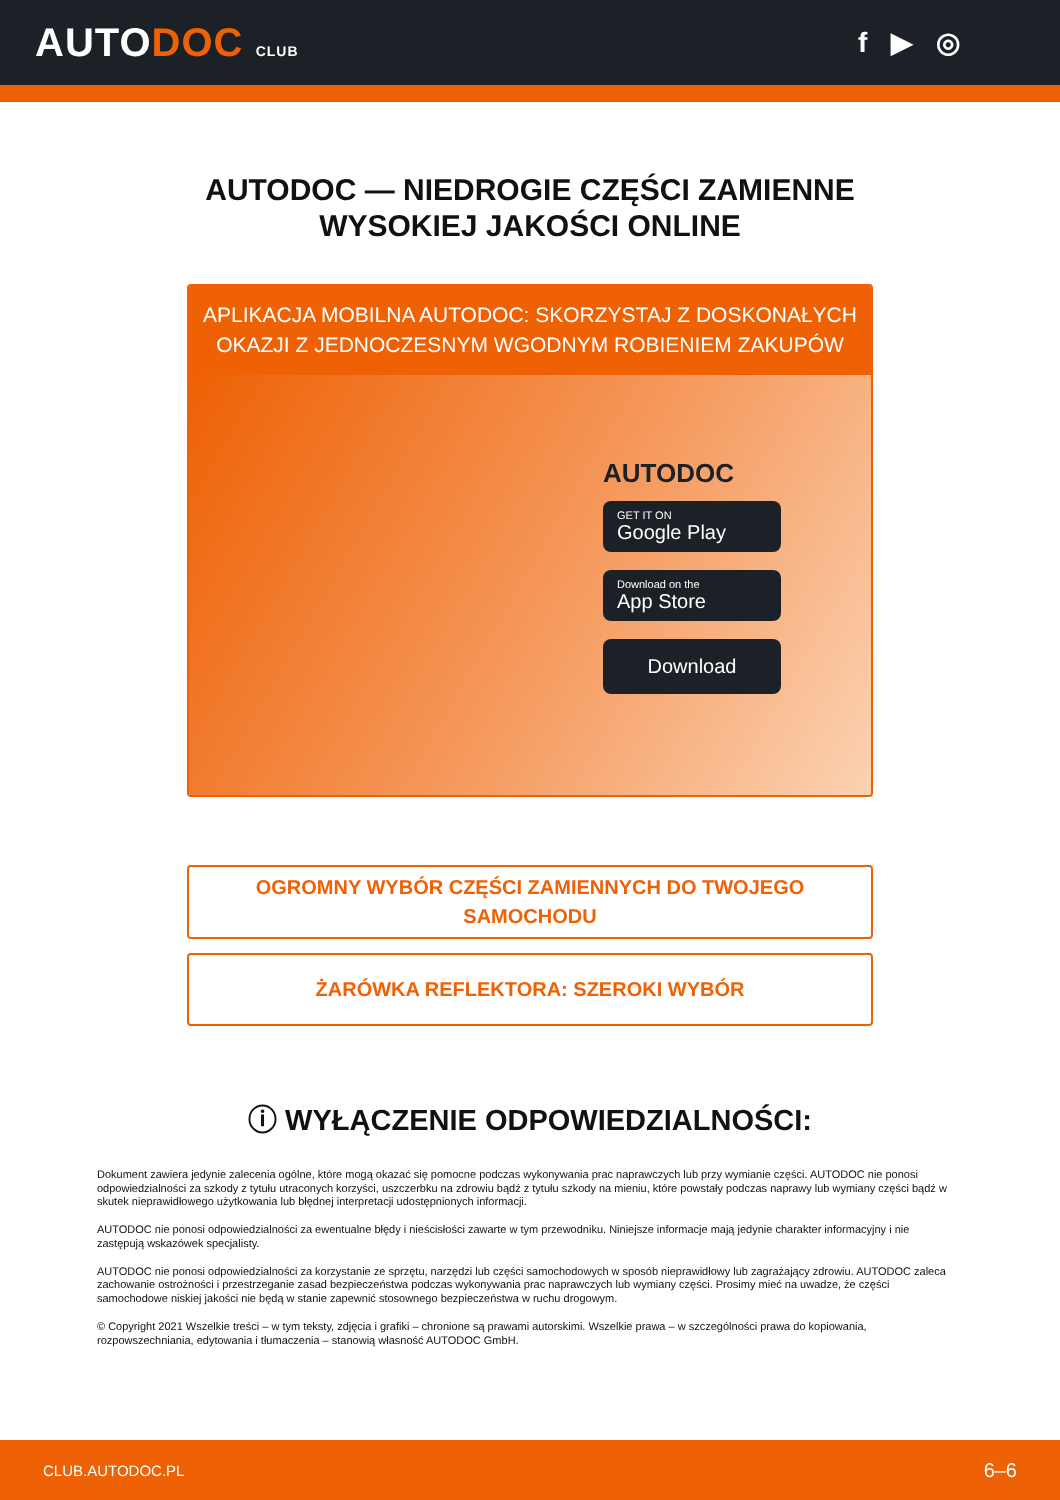AUTODOC CLUB
f ▶ ◎
AUTODOC — NIEDROGIE CZĘŚCI ZAMIENNE
WYSOKIEJ JAKOŚCI ONLINE
APLIKACJA MOBILNA AUTODOC: SKORZYSTAJ Z DOSKONAŁYCH OKAZJI Z JEDNOCZESNYM WGODNYM ROBIENIEM ZAKUPÓW
AUTODOC
GET IT ON
Google Play
Download on the
App Store
Download
OGROMNY WYBÓR CZĘŚCI ZAMIENNYCH DO TWOJEGO
SAMOCHODU
ŻARÓWKA REFLEKTORA: SZEROKI WYBÓR
ⓘ WYŁĄCZENIE ODPOWIEDZIALNOŚCI:
Dokument zawiera jedynie zalecenia ogólne, które mogą okazać się pomocne podczas wykonywania prac naprawczych lub przy wymianie części. AUTODOC nie ponosi odpowiedzialności za szkody z tytułu utraconych korzyści, uszczerbku na zdrowiu bądź z tytułu szkody na mieniu, które powstały podczas naprawy lub wymiany części bądź w skutek nieprawidłowego użytkowania lub błędnej interpretacji udostępnionych informacji.
AUTODOC nie ponosi odpowiedzialności za ewentualne błędy i nieścisłości zawarte w tym przewodniku. Niniejsze informacje mają jedynie charakter informacyjny i nie zastępują wskazówek specjalisty.
AUTODOC nie ponosi odpowiedzialności za korzystanie ze sprzętu, narzędzi lub części samochodowych w sposób nieprawidłowy lub zagrażający zdrowiu. AUTODOC zaleca zachowanie ostrożności i przestrzeganie zasad bezpieczeństwa podczas wykonywania prac naprawczych lub wymiany części. Prosimy mieć na uwadze, że części samochodowe niskiej jakości nie będą w stanie zapewnić stosownego bezpieczeństwa w ruchu drogowym.
© Copyright 2021 Wszelkie treści – w tym teksty, zdjęcia i grafiki – chronione są prawami autorskimi. Wszelkie prawa – w szczególności prawa do kopiowania, rozpowszechniania, edytowania i tłumaczenia – stanowią własność AUTODOC GmbH.
CLUB.AUTODOC.PL 6–6